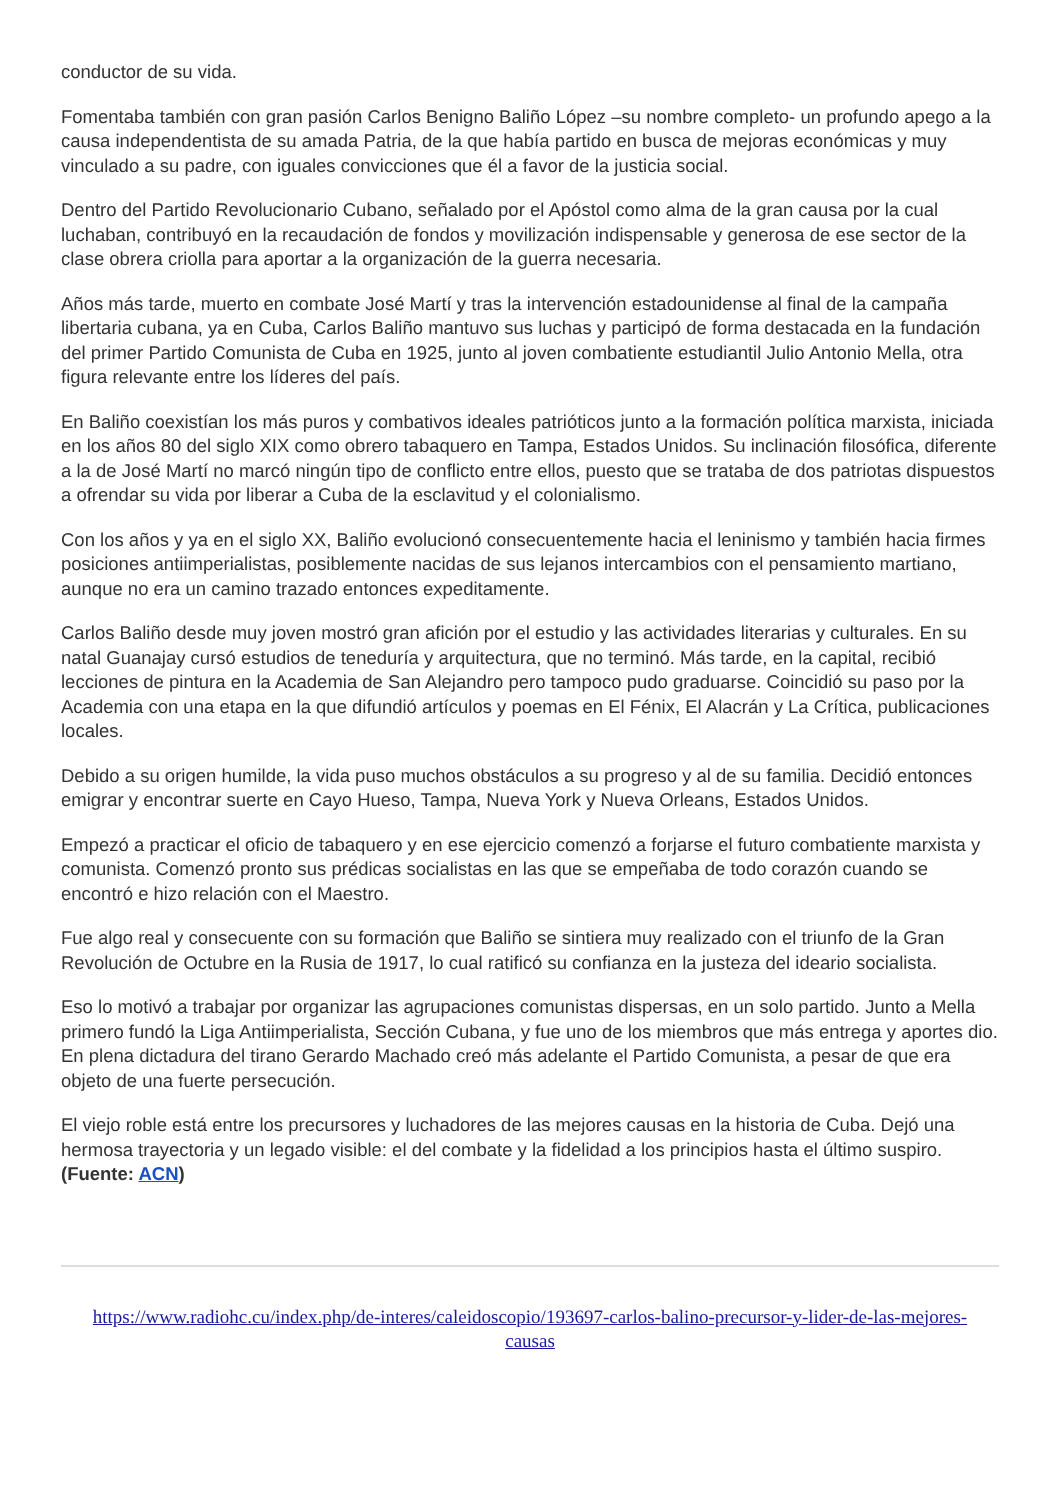conductor de su vida.
Fomentaba también con gran pasión Carlos Benigno Baliño López –su nombre completo- un profundo apego a la causa independentista de su amada Patria, de la que había partido en busca de mejoras económicas y muy vinculado a su padre, con iguales convicciones que él a favor de la justicia social.
Dentro del Partido Revolucionario Cubano, señalado por el Apóstol como alma de la gran causa por la cual luchaban, contribuyó en la recaudación de fondos y movilización indispensable y generosa de ese sector de la clase obrera criolla para aportar a la organización de la guerra necesaria.
Años más tarde, muerto en combate José Martí y tras la intervención estadounidense al final de la campaña libertaria cubana, ya en Cuba, Carlos Baliño mantuvo sus luchas y participó de forma destacada en la fundación del primer Partido Comunista de Cuba en 1925, junto al joven combatiente estudiantil Julio Antonio Mella, otra figura relevante entre los líderes del país.
En Baliño coexistían los más puros y combativos ideales patrióticos junto a la formación política marxista, iniciada en los años 80 del siglo XIX como obrero tabaquero en Tampa, Estados Unidos. Su inclinación filosófica, diferente a la de José Martí no marcó ningún tipo de conflicto entre ellos, puesto que se trataba de dos patriotas dispuestos a ofrendar su vida por liberar a Cuba de la esclavitud y el colonialismo.
Con los años y ya en el siglo XX, Baliño evolucionó consecuentemente hacia el leninismo y también hacia firmes posiciones antiimperialistas, posiblemente nacidas de sus lejanos intercambios con el pensamiento martiano, aunque no era un camino trazado entonces expeditamente.
Carlos Baliño desde muy joven mostró gran afición por el estudio y las actividades literarias y culturales. En su natal Guanajay cursó estudios de teneduría y arquitectura, que no terminó. Más tarde, en la capital, recibió lecciones de pintura en la Academia de San Alejandro pero tampoco pudo graduarse. Coincidió su paso por la Academia con una etapa en la que difundió artículos y poemas en El Fénix, El Alacrán y La Crítica, publicaciones locales.
Debido a su origen humilde, la vida puso muchos obstáculos a su progreso y al de su familia. Decidió entonces emigrar y encontrar suerte en Cayo Hueso, Tampa, Nueva York y Nueva Orleans, Estados Unidos.
Empezó a practicar el oficio de tabaquero y en ese ejercicio comenzó a forjarse el futuro combatiente marxista y comunista. Comenzó pronto sus prédicas socialistas en las que se empeñaba de todo corazón cuando se encontró e hizo relación con el Maestro.
Fue algo real y consecuente con su formación que Baliño se sintiera muy realizado con el triunfo de la Gran Revolución de Octubre en la Rusia de 1917, lo cual ratificó su confianza en la justeza del ideario socialista.
Eso lo motivó a trabajar por organizar las agrupaciones comunistas dispersas, en un solo partido. Junto a Mella primero fundó la Liga Antiimperialista, Sección Cubana, y fue uno de los miembros que más entrega y aportes dio. En plena dictadura del tirano Gerardo Machado creó más adelante el Partido Comunista, a pesar de que era objeto de una fuerte persecución.
El viejo roble está entre los precursores y luchadores de las mejores causas en la historia de Cuba. Dejó una hermosa trayectoria y un legado visible: el del combate y la fidelidad a los principios hasta el último suspiro. (Fuente: ACN)
https://www.radiohc.cu/index.php/de-interes/caleidoscopio/193697-carlos-balino-precursor-y-lider-de-las-mejores-causas